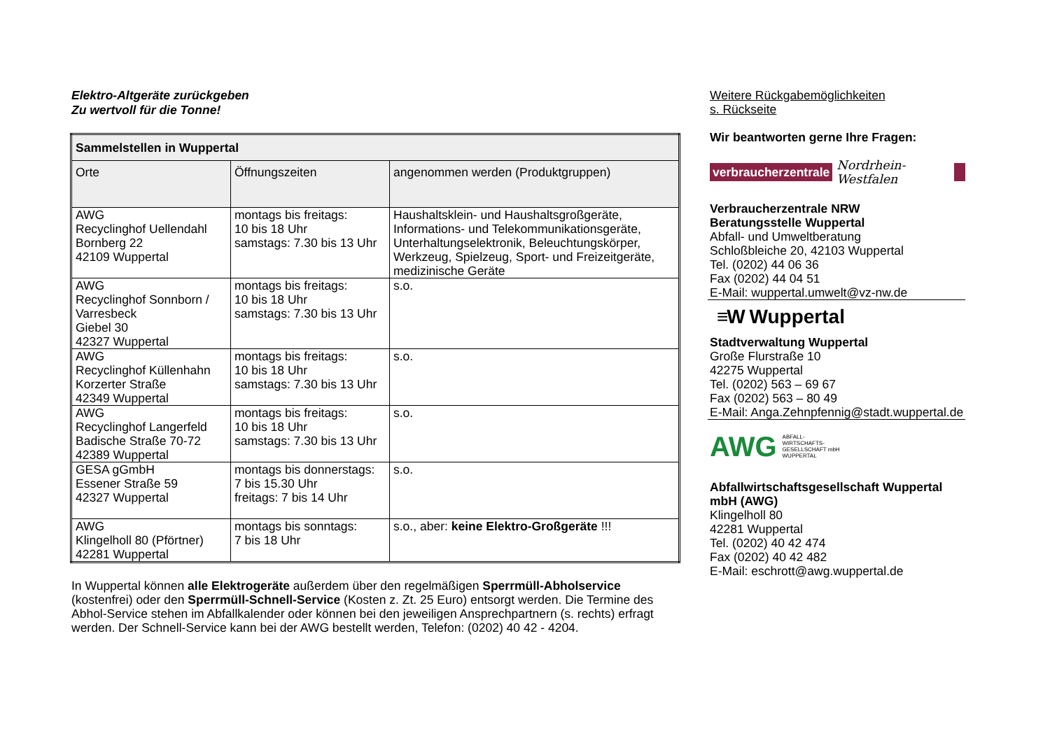Elektro-Altgeräte zurückgeben
Zu wertvoll für die Tonne!
| Sammelstellen in Wuppertal | | |
| --- | --- | --- |
| Orte | Öffnungszeiten | angenommen werden (Produktgruppen) |
| AWG Recyclinghof Uellendahl Bornberg 22 42109 Wuppertal | montags bis freitags: 10 bis 18 Uhr samstags: 7.30 bis 13 Uhr | Haushaltsklein- und Haushaltsgroßgeräte, Informations- und Telekommunikationsgeräte, Unterhaltungselektronik, Beleuchtungskörper, Werkzeug, Spielzeug, Sport- und Freizeitgeräte, medizinische Geräte |
| AWG Recyclinghof Sonnborn / Varresbeck Giebel 30 42327 Wuppertal | montags bis freitags: 10 bis 18 Uhr samstags: 7.30 bis 13 Uhr | s.o. |
| AWG Recyclinghof Küllenhahn Korzerter Straße 42349 Wuppertal | montags bis freitags: 10 bis 18 Uhr samstags: 7.30 bis 13 Uhr | s.o. |
| AWG Recyclinghof Langerfeld Badische Straße 70-72 42389 Wuppertal | montags bis freitags: 10 bis 18 Uhr samstags: 7.30 bis 13 Uhr | s.o. |
| GESA gGmbH Essener Straße 59 42327 Wuppertal | montags bis donnerstags: 7 bis 15.30 Uhr freitags: 7 bis 14 Uhr | s.o. |
| AWG Klingelholl 80 (Pförtner) 42281 Wuppertal | montags bis sonntags: 7 bis 18 Uhr | s.o., aber: keine Elektro-Großgeräte !!! |
In Wuppertal können alle Elektrogeräte außerdem über den regelmäßigen Sperrmüll-Abholservice (kostenfrei) oder den Sperrmüll-Schnell-Service (Kosten z. Zt. 25 Euro) entsorgt werden. Die Termine des Abhol-Service stehen im Abfallkalender oder können bei den jeweiligen Ansprechpartnern (s. rechts) erfragt werden. Der Schnell-Service kann bei der AWG bestellt werden, Telefon: (0202) 40 42 - 4204.
Weitere Rückgabemöglichkeiten
s. Rückseite
Wir beantworten gerne Ihre Fragen:
verbraucherzentrale Nordrhein-Westfalen
Verbraucherzentrale NRW
Beratungsstelle Wuppertal
Abfall- und Umweltberatung
Schloßbleiche 20, 42103 Wuppertal
Tel. (0202) 44 06 36
Fax (0202) 44 04 51
E-Mail: wuppertal.umwelt@vz-nw.de
≡W Wuppertal
Stadtverwaltung Wuppertal
Große Flurstraße 10
42275 Wuppertal
Tel. (0202) 563 – 69 67
Fax (0202) 563 – 80 49
E-Mail: Anga.Zehnpfennig@stadt.wuppertal.de
AWG ABFALL-
WIRTSCHAFTS-
GESELLSCHAFT mbH
WUPPERTAL
Abfallwirtschaftsgesellschaft Wuppertal mbH (AWG)
Klingelholl 80
42281 Wuppertal
Tel. (0202) 40 42 474
Fax (0202) 40 42 482
E-Mail: eschrott@awg.wuppertal.de